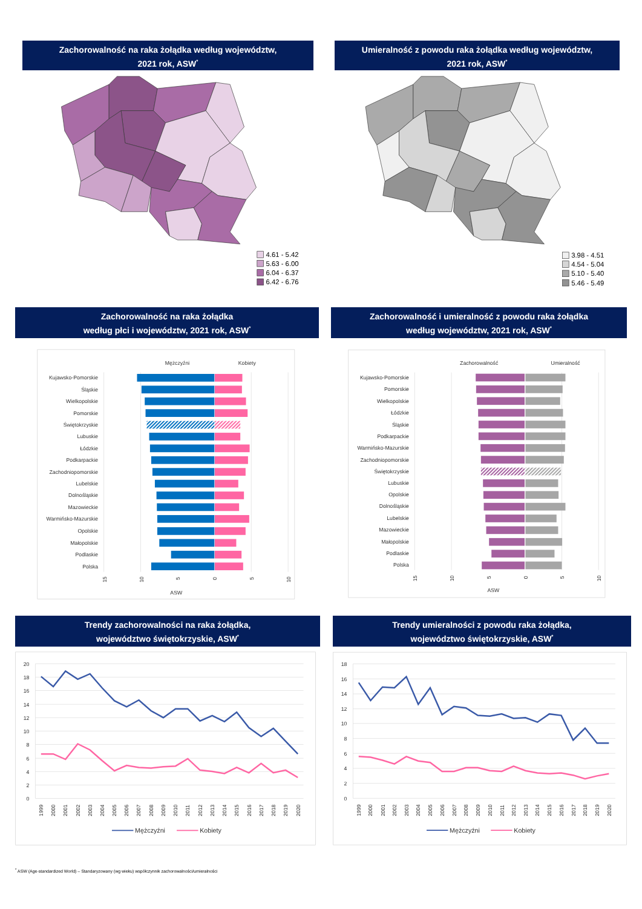Zachorowalność na raka żołądka według województw,
2021 rok, ASW<sup>*</sup>
4.61 - 5.42
5.63 - 6.00
6.04 - 6.37
6.42 - 6.76
Umieralność z powodu raka żołądka według województw,
2021 rok, ASW<sup>*</sup>
3.98 - 4.51
4.54 - 5.04
5.10 - 5.40
5.46 - 5.49
Zachorowalność na raka żołądka
według płci i województw, 2021 rok, ASW<sup>*</sup>
Mężczyźni
Kobiety
Kujawsko-Pomorskie
Śląskie
Wielkopolskie
Pomorskie
Świętokrzyskie
Lubuskie
Łódzkie
Podkarpackie
Zachodniopomorskie
Lubelskie
Dolnośląskie
Mazowieckie
Warmińsko-Mazurskie
Opolskie
Małopolskie
Podlaskie
Polska
15
10
5
0
5
10
ASW
Zachorowalność i umieralność z powodu raka żołądka
według województw, 2021 rok, ASW<sup>*</sup>
Zachorowalność
Umieralność
Kujawsko-Pomorskie
Pomorskie
Wielkopolskie
Łódzkie
Śląskie
Podkarpackie
Warmińsko-Mazurskie
Zachodniopomorskie
Świętokrzyskie
Lubuskie
Opolskie
Dolnośląskie
Lubelskie
Mazowieckie
Małopolskie
Podlaskie
Polska
15
10
5
0
5
10
ASW
Trendy zachorowalności na raka żołądka,
województwo świętokrzyskie, ASW<sup>*</sup>
0
2
4
6
8
10
12
14
16
18
20
1999
2000
2001
2002
2003
2004
2005
2006
2007
2008
2009
2010
2011
2012
2013
2014
2015
2016
2017
2018
2019
2020
Mężczyźni
Kobiety
Trendy umieralności z powodu raka żołądka,
województwo świętokrzyskie, ASW<sup>*</sup>
0
2
4
6
8
10
12
14
16
18
1999
2000
2001
2002
2003
2004
2005
2006
2007
2008
2009
2010
2011
2012
2013
2014
2015
2016
2017
2018
2019
2020
Mężczyźni
Kobiety
<sup>*</sup> ASW (Age-standardized World) – Standaryzowany (wg wieku) współczynnik zachorowalności/umieralności